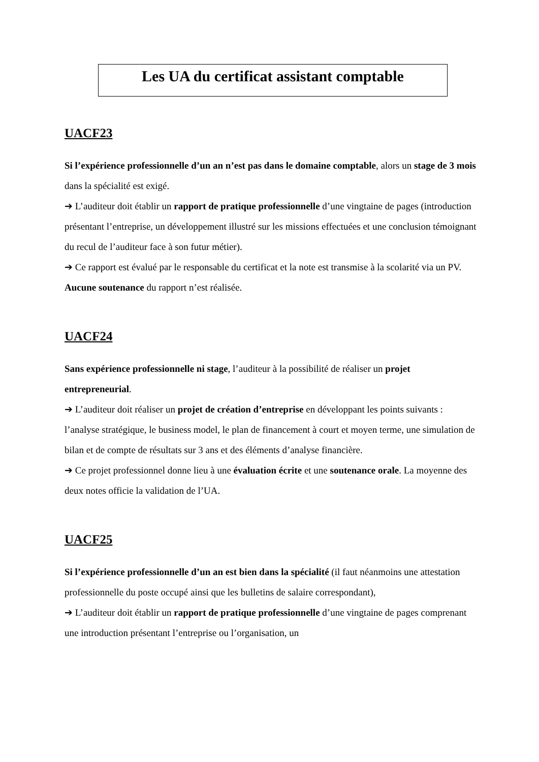Les UA du certificat assistant comptable
UACF23
Si l’expérience professionnelle d’un an n’est pas dans le domaine comptable, alors un stage de 3 mois dans la spécialité est exigé.
➔ L’auditeur doit établir un rapport de pratique professionnelle d’une vingtaine de pages (introduction présentant l’entreprise, un développement illustré sur les missions effectuées et une conclusion témoignant du recul de l’auditeur face à son futur métier).
➔ Ce rapport est évalué par le responsable du certificat et la note est transmise à la scolarité via un PV. Aucune soutenance du rapport n’est réalisée.
UACF24
Sans expérience professionnelle ni stage, l’auditeur à la possibilité de réaliser un projet entrepreneurial.
➔ L’auditeur doit réaliser un projet de création d’entreprise en développant les points suivants : l’analyse stratégique, le business model, le plan de financement à court et moyen terme, une simulation de bilan et de compte de résultats sur 3 ans et des éléments d’analyse financière.
➔ Ce projet professionnel donne lieu à une évaluation écrite et une soutenance orale. La moyenne des deux notes officie la validation de l’UA.
UACF25
Si l’expérience professionnelle d’un an est bien dans la spécialité (il faut néanmoins une attestation professionnelle du poste occupé ainsi que les bulletins de salaire correspondant),
➔ L’auditeur doit établir un rapport de pratique professionnelle d’une vingtaine de pages comprenant une introduction présentant l’entreprise ou l’organisation, un